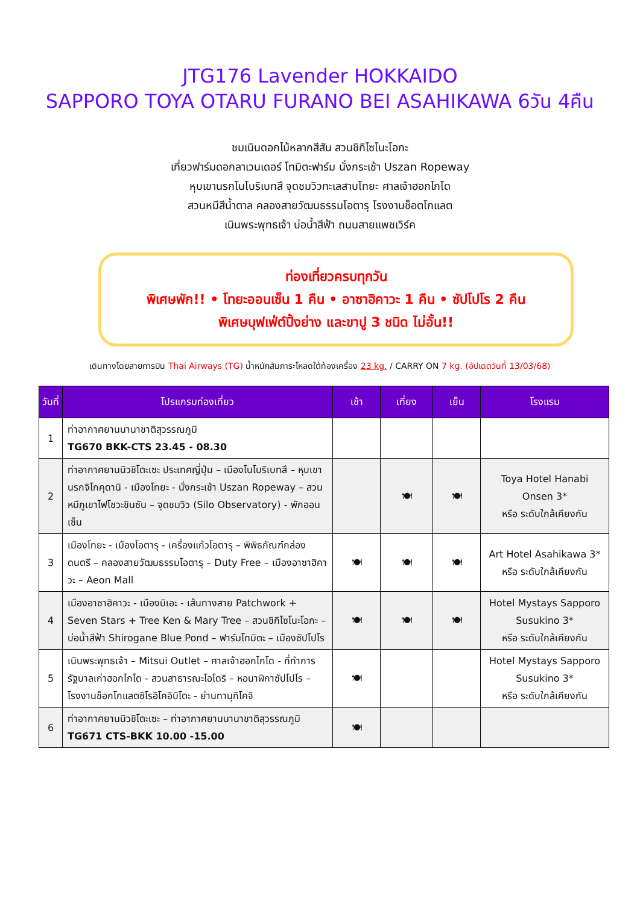JTG176 Lavender HOKKAIDO
SAPPORO TOYA OTARU FURANO BEI ASAHIKAWA 6วัน 4คืน
ชมเนินดอกไม้หลากสีสัน สวนชิกิไซโนะโอกะ
เที่ยวฟาร์มดอกลาเวนเดอร์ โทมิตะฟาร์ม นั่งกระเช้า Uszan Ropeway
หุบเขานรกโนโบริเบทสึ จุดชมวิวทะเลสาบโทยะ ศาลเจ้าฮอกไกโด
สวนหมีสีน้ำตาล คลองสายวัฒนธรรมโอตารุ โรงงานช็อตโกแลต
เนินพระพุทธเจ้า บ่อน้ำสีฟ้า ถนนสายแพชเวิร์ค
ท่องเที่ยวครบทุกวัน
พิเศษพัก!! • โทยะออนเซ็น 1 คืน • อาซาฮิคาวะ 1 คืน • ซัปโปโร 2 คืน
พิเศษบุฟเฟ่ต์ปิ้งย่าง และขาปู 3 ชนิด ไม่อั้น!!
เดินทางโดยสายการบิน Thai Airways (TG) น้ำหนักสัมภาระโหลดใต้ท้องเครื่อง 23 kg. / CARRY ON 7 kg. (อัปเดตวันที่ 13/03/68)
| วันที่ | โปรแกรมท่องเที่ยว | เช้า | เที่ยง | เย็น | โรงแรม |
| --- | --- | --- | --- | --- | --- |
| 1 | ท่าอากาศยานนานาชาติสุวรรณภูมิ TG670 BKK-CTS 23.45 - 08.30 | | | | |
| 2 | ท่าอากาศยานนิวชิโตะเซะ ประเทศญี่ปุ่น – เมืองโนโบริเบทสึ – หุบเขานรกจิโกคุดานิ - เมืองโทยะ - นั่งกระเช้า Uszan Ropeway – สวนหมีภูเขาไฟโชวะชินซัน – จุดชมวิว (Silo Observatory) - พักออนเซ็น | | 🍽 | 🍽 | Toya Hotel Hanabi Onsen 3* หรือ ระดับใกล้เคียงกัน |
| 3 | เมืองโทยะ - เมืองโอตารุ - เครื่องแก้วโอตารุ – พิพิธภัณฑ์กล่องดนตรี – คลองสายวัฒนธรรมโอตารุ – Duty Free – เมืองอาซาฮิคาวะ – Aeon Mall | 🍽 | 🍽 | 🍽 | Art Hotel Asahikawa 3* หรือ ระดับใกล้เคียงกัน |
| 4 | เมืองอาซาฮิคาวะ - เมืองบิเอะ - เส้นทางสาย Patchwork + Seven Stars + Tree Ken & Mary Tree – สวนชิกิไซโนะโอกะ – บ่อน้ำสีฟ้า Shirogane Blue Pond – ฟาร์มโทมิตะ – เมืองซัปโปโร | 🍽 | 🍽 | 🍽 | Hotel Mystays Sapporo Susukino 3* หรือ ระดับใกล้เคียงกัน |
| 5 | เนินพระพุทธเจ้า – Mitsui Outlet – ศาลเจ้าฮอกไกโด - ที่ทำการรัฐบาลเก่าฮอกไกโด - สวนสาธารณะโอโดริ – หอนาฬิกาซัปโปโร – โรงงานช็อกโกแลตชิโรอิโคอิบิโตะ - ย่านทานุกิโคจิ | 🍽 | | | Hotel Mystays Sapporo Susukino 3* หรือ ระดับใกล้เคียงกัน |
| 6 | ท่าอากาศยานนิวชิโตะเซะ – ท่าอากาศยานนานาชาติสุวรรณภูมิ TG671 CTS-BKK 10.00 -15.00 | 🍽 | | | |